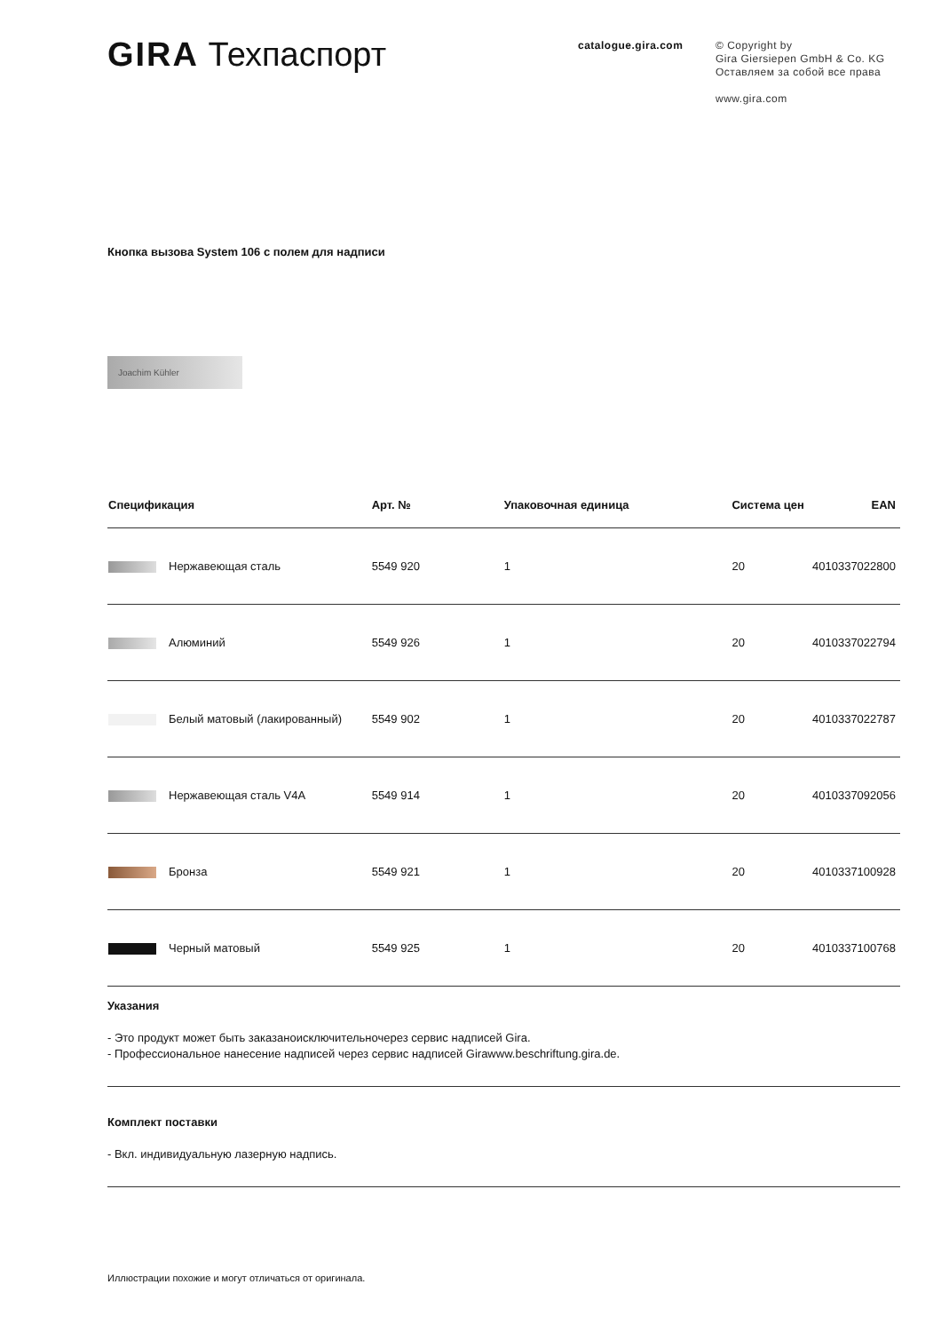GIRA Техпаспорт
catalogue.gira.com
© Copyright by
Gira Giersiepen GmbH & Co. KG
Оставляем за собой все права
www.gira.com
Кнопка вызова System 106 с полем для надписи
Joachim Kühler
| Спецификация | Арт. № | Упаковочная единица | Система цен | EAN |
| --- | --- | --- | --- | --- |
| Нержавеющая сталь | 5549 920 | 1 | 20 | 4010337022800 |
| Алюминий | 5549 926 | 1 | 20 | 4010337022794 |
| Белый матовый (лакированный) | 5549 902 | 1 | 20 | 4010337022787 |
| Нержавеющая сталь V4A | 5549 914 | 1 | 20 | 4010337092056 |
| Бронза | 5549 921 | 1 | 20 | 4010337100928 |
| Черный матовый | 5549 925 | 1 | 20 | 4010337100768 |
Указания
- Это продукт может быть заказаноисключительночерез сервис надписей Gira.
- Профессиональное нанесение надписей через сервис надписей Girawww.beschriftung.gira.de.
Комплект поставки
- Вкл. индивидуальную лазерную надпись.
Иллюстрации похожие и могут отличаться от оригинала.